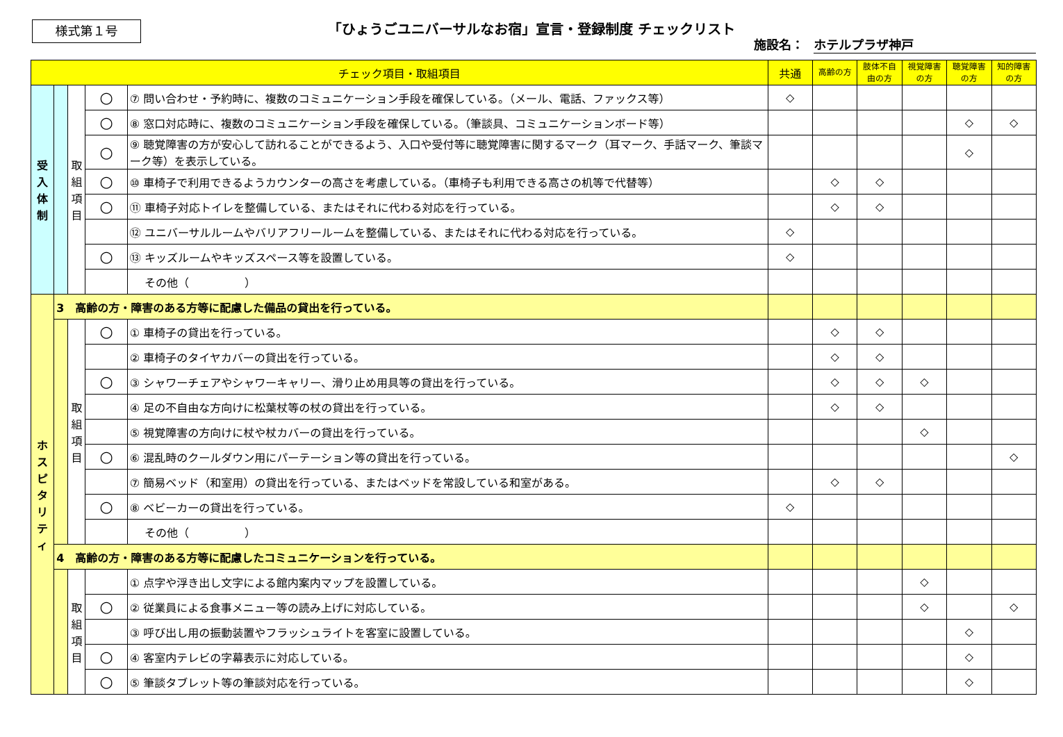様式第１号
「ひょうごユニバーサルなお宿」宣言・登録制度 チェックリスト
施設名： ホテルプラザ神戸
| チェック項目・取組項目 | | | | | 共通 | 高齢の方 | 肢体不自由の方 | 視覚障害の方 | 聴覚障害の方 | 知的障害の方 |
| --- | --- | --- | --- | --- | --- | --- | --- | --- | --- | --- |
| 受 入 体 制 | | 取 組 項 目 | ○ | ⑦ 問い合わせ・予約時に、複数のコミュニケーション手段を確保している。（メール、電話、ファックス等） | ◇ | | | | | |
| | | | ○ | ⑧ 窓口対応時に、複数のコミュニケーション手段を確保している。（筆談具、コミュニケーションボード等） | | | | | ◇ | ◇ |
| | | | ○ | ⑨ 聴覚障害の方が安心して訪れることができるよう、入口や受付等に聴覚障害に関するマーク（耳マーク、手話マーク、筆談マーク等）を表示している。 | | | | | ◇ | |
| | | | ○ | ⑩ 車椅子で利用できるようカウンターの高さを考慮している。（車椅子も利用できる高さの机等で代替等） | | ◇ | ◇ | | | |
| | | | ○ | ⑪ 車椅子対応トイレを整備している、またはそれに代わる対応を行っている。 | | ◇ | ◇ | | | |
| | | | | ⑫ ユニバーサルルームやバリアフリールームを整備している、またはそれに代わる対応を行っている。 | ◇ | | | | | |
| | | | ○ | ⑬ キッズルームやキッズスペース等を設置している。 | ◇ | | | | | |
| | | | | その他（ ） | | | | | | |
| ホ ス ピ タ リ テ ィ | 3 高齢の方・障害のある方等に配慮した備品の貸出を行っている。 | | | | | | | | | |
| | | 取 組 項 目 | ○ | ① 車椅子の貸出を行っている。 | | ◇ | ◇ | | | |
| | | | | ② 車椅子のタイヤカバーの貸出を行っている。 | | ◇ | ◇ | | | |
| | | | ○ | ③ シャワーチェアやシャワーキャリー、滑り止め用具等の貸出を行っている。 | | ◇ | ◇ | ◇ | | |
| | | | | ④ 足の不自由な方向けに松葉杖等の杖の貸出を行っている。 | | ◇ | ◇ | | | |
| | | | | ⑤ 視覚障害の方向けに杖や杖カバーの貸出を行っている。 | | | | ◇ | | |
| | | | ○ | ⑥ 混乱時のクールダウン用にパーテーション等の貸出を行っている。 | | | | | | ◇ |
| | | | | ⑦ 簡易ベッド（和室用）の貸出を行っている、またはベッドを常設している和室がある。 | | ◇ | ◇ | | | |
| | | | ○ | ⑧ ベビーカーの貸出を行っている。 | ◇ | | | | | |
| | | | | その他（ ） | | | | | | |
| | 4 高齢の方・障害のある方等に配慮したコミュニケーションを行っている。 | | | | | | | | | |
| | | 取 組 項 目 | | ① 点字や浮き出し文字による館内案内マップを設置している。 | | | | ◇ | | |
| | | | ○ | ② 従業員による食事メニュー等の読み上げに対応している。 | | | | ◇ | | ◇ |
| | | | | ③ 呼び出し用の振動装置やフラッシュライトを客室に設置している。 | | | | | ◇ | |
| | | | ○ | ④ 客室内テレビの字幕表示に対応している。 | | | | | ◇ | |
| | | | ○ | ⑤ 筆談タブレット等の筆談対応を行っている。 | | | | | ◇ | |